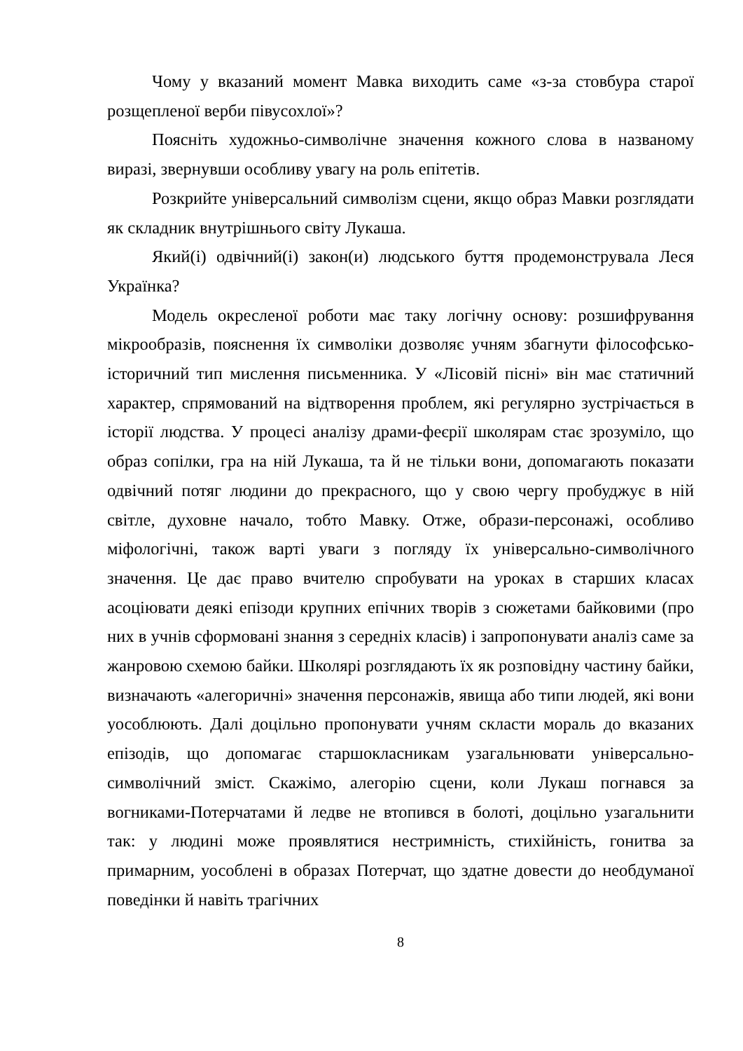Чому у вказаний момент Мавка виходить саме «з-за стовбура старої розщепленої верби півусохлої»?
Поясніть художньо-символічне значення кожного слова в названому виразі, звернувши особливу увагу на роль епітетів.
Розкрийте універсальний символізм сцени, якщо образ Мавки розглядати як складник внутрішнього світу Лукаша.
Який(і) одвічний(і) закон(и) людського буття продемонструвала Леся Українка?
Модель окресленої роботи має таку логічну основу: розшифрування мікрообразів, пояснення їх символіки дозволяє учням збагнути філософсько-історичний тип мислення письменника. У «Лісовій пісні» він має статичний характер, спрямований на відтворення проблем, які регулярно зустрічається в історії людства. У процесі аналізу драми-феєрії школярам стає зрозуміло, що образ сопілки, гра на ній Лукаша, та й не тільки вони, допомагають показати одвічний потяг людини до прекрасного, що у свою чергу пробуджує в ній світле, духовне начало, тобто Мавку. Отже, образи-персонажі, особливо міфологічні, також варті уваги з погляду їх універсально-символічного значення. Це дає право вчителю спробувати на уроках в старших класах асоціювати деякі епізоди крупних епічних творів з сюжетами байковими (про них в учнів сформовані знання з середніх класів) і запропонувати аналіз саме за жанровою схемою байки. Школярі розглядають їх як розповідну частину байки, визначають «алегоричні» значення персонажів, явища або типи людей, які вони уособлюють. Далі доцільно пропонувати учням скласти мораль до вказаних епізодів, що допомагає старшокласникам узагальнювати універсально-символічний зміст. Скажімо, алегорію сцени, коли Лукаш погнався за вогниками-Потерчатами й ледве не втопився в болоті, доцільно узагальнити так: у людині може проявлятися нестримність, стихійність, гонитва за примарним, уособлені в образах Потерчат, що здатне довести до необдуманої поведінки й навіть трагічних
8